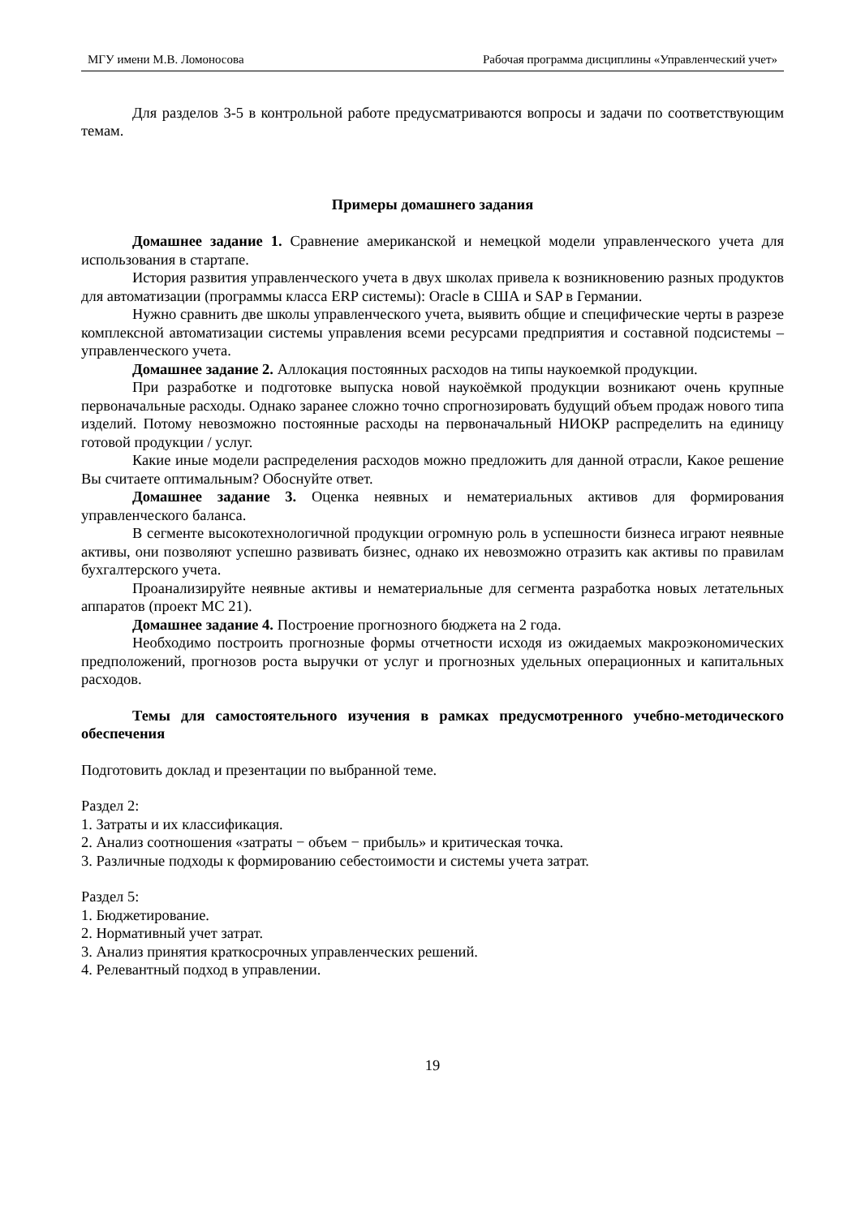МГУ имени М.В. Ломоносова Рабочая программа дисциплины «Управленческий учет»
Для разделов 3-5 в контрольной работе предусматриваются вопросы и задачи по соответствующим темам.
Примеры домашнего задания
Домашнее задание 1. Сравнение американской и немецкой модели управленческого учета для использования в стартапе.
История развития управленческого учета в двух школах привела к возникновению разных продуктов для автоматизации (программы класса ERP системы): Oracle в США и SAP в Германии.
Нужно сравнить две школы управленческого учета, выявить общие и специфические черты в разрезе комплексной автоматизации системы управления всеми ресурсами предприятия и составной подсистемы – управленческого учета.
Домашнее задание 2. Аллокация постоянных расходов на типы наукоемкой продукции.
При разработке и подготовке выпуска новой наукоёмкой продукции возникают очень крупные первоначальные расходы. Однако заранее сложно точно спрогнозировать будущий объем продаж нового типа изделий. Потому невозможно постоянные расходы на первоначальный НИОКР распределить на единицу готовой продукции / услуг.
Какие иные модели распределения расходов можно предложить для данной отрасли, Какое решение Вы считаете оптимальным? Обоснуйте ответ.
Домашнее задание 3. Оценка неявных и нематериальных активов для формирования управленческого баланса.
В сегменте высокотехнологичной продукции огромную роль в успешности бизнеса играют неявные активы, они позволяют успешно развивать бизнес, однако их невозможно отразить как активы по правилам бухгалтерского учета.
Проанализируйте неявные активы и нематериальные для сегмента разработка новых летательных аппаратов (проект МС 21).
Домашнее задание 4. Построение прогнозного бюджета на 2 года.
Необходимо построить прогнозные формы отчетности исходя из ожидаемых макроэкономических предположений, прогнозов роста выручки от услуг и прогнозных удельных операционных и капитальных расходов.
Темы для самостоятельного изучения в рамках предусмотренного учебно-методического обеспечения
Подготовить доклад и презентации по выбранной теме.
Раздел 2:
1. Затраты и их классификация.
2. Анализ соотношения «затраты − объем − прибыль» и критическая точка.
3. Различные подходы к формированию себестоимости и системы учета затрат.
Раздел 5:
1. Бюджетирование.
2. Нормативный учет затрат.
3. Анализ принятия краткосрочных управленческих решений.
4. Релевантный подход в управлении.
19